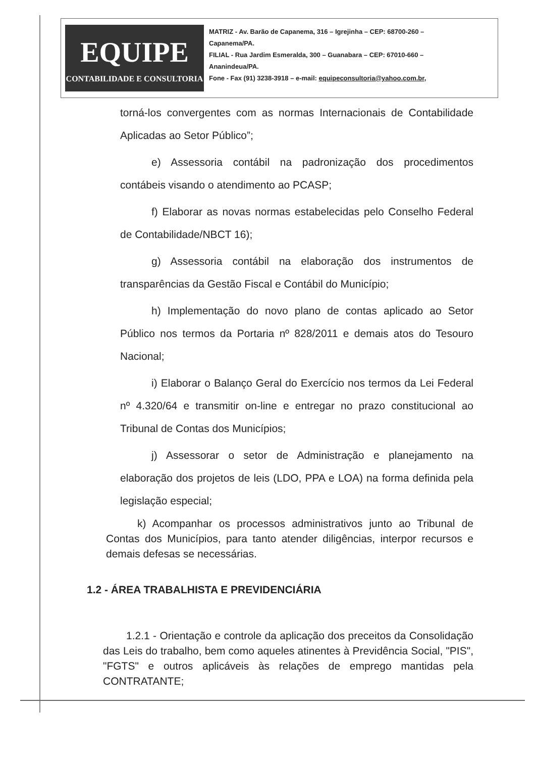EQUIPE
CONTABILIDADE E CONSULTORIA
MATRIZ - Av. Barão de Capanema, 316 – Igrejinha – CEP: 68700-260 –
Capanema/PA.
FILIAL - Rua Jardim Esmeralda, 300 – Guanabara – CEP: 67010-660 –
Ananindeua/PA.
Fone - Fax (91) 3238-3918 – e-mail: equipeconsultoria@yahoo.com.br,
torná-los convergentes com as normas Internacionais de Contabilidade Aplicadas ao Setor Público”;
e) Assessoria contábil na padronização dos procedimentos contábeis visando o atendimento ao PCASP;
f) Elaborar as novas normas estabelecidas pelo Conselho Federal de Contabilidade/NBCT 16);
g) Assessoria contábil na elaboração dos instrumentos de transparências da Gestão Fiscal e Contábil do Município;
h) Implementação do novo plano de contas aplicado ao Setor Público nos termos da Portaria nº 828/2011 e demais atos do Tesouro Nacional;
i) Elaborar o Balanço Geral do Exercício nos termos da Lei Federal nº 4.320/64 e transmitir on-line e entregar no prazo constitucional ao Tribunal de Contas dos Municípios;
j) Assessorar o setor de Administração e planejamento na elaboração dos projetos de leis (LDO, PPA e LOA) na forma definida pela legislação especial;
k) Acompanhar os processos administrativos junto ao Tribunal de Contas dos Municípios, para tanto atender diligências, interpor recursos e demais defesas se necessárias.
1.2 - ÁREA TRABALHISTA E PREVIDENCIÁRIA
1.2.1 - Orientação e controle da aplicação dos preceitos da Consolidação das Leis do trabalho, bem como aqueles atinentes à Previdência Social, "PIS", "FGTS" e outros aplicáveis às relações de emprego mantidas pela CONTRATANTE;